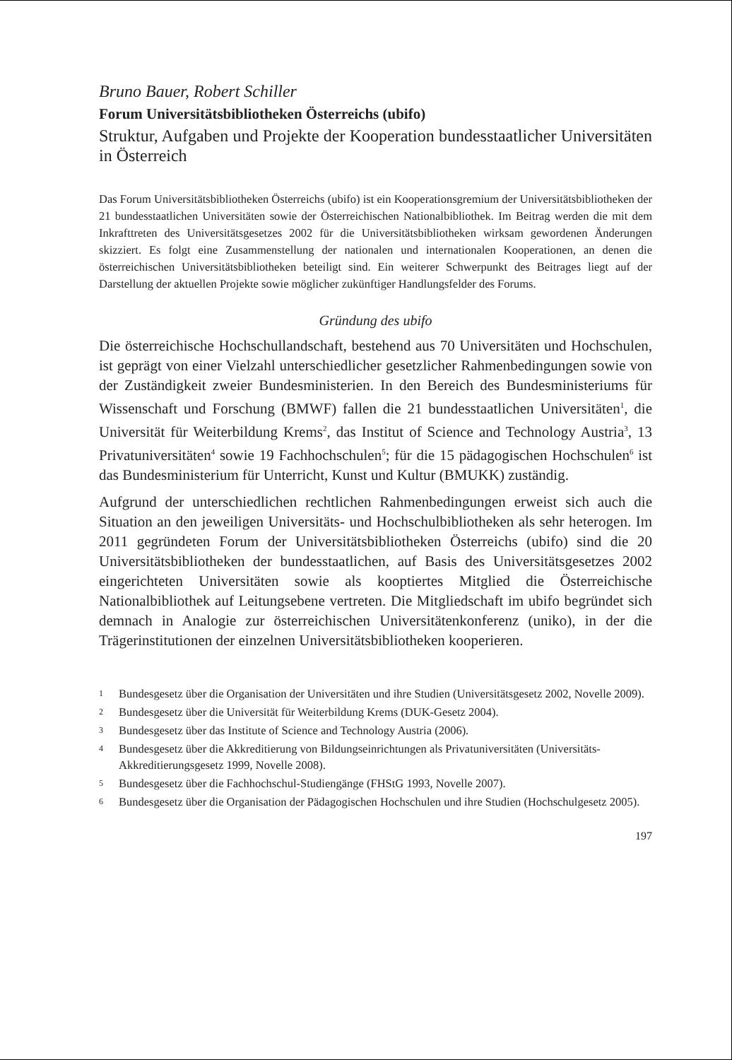Bruno Bauer, Robert Schiller
Forum Universitätsbibliotheken Österreichs (ubifo)
Struktur, Aufgaben und Projekte der Kooperation bundesstaatlicher Universitäten in Österreich
Das Forum Universitätsbibliotheken Österreichs (ubifo) ist ein Kooperationsgremium der Universitätsbibliotheken der 21 bundesstaatlichen Universitäten sowie der Österreichischen Nationalbibliothek. Im Beitrag werden die mit dem Inkrafttreten des Universitätsgesetzes 2002 für die Universitätsbibliotheken wirksam gewordenen Änderungen skizziert. Es folgt eine Zusammenstellung der nationalen und internationalen Kooperationen, an denen die österreichischen Universitätsbibliotheken beteiligt sind. Ein weiterer Schwerpunkt des Beitrages liegt auf der Darstellung der aktuellen Projekte sowie möglicher zukünftiger Handlungsfelder des Forums.
Gründung des ubifo
Die österreichische Hochschullandschaft, bestehend aus 70 Universitäten und Hochschulen, ist geprägt von einer Vielzahl unterschiedlicher gesetzlicher Rahmenbedingungen sowie von der Zuständigkeit zweier Bundesministerien. In den Bereich des Bundesministeriums für Wissenschaft und Forschung (BMWF) fallen die 21 bundesstaatlichen Universitäten<sup>1</sup>, die Universität für Weiterbildung Krems<sup>2</sup>, das Institut of Science and Technology Austria<sup>3</sup>, 13 Privatuniversitäten<sup>4</sup> sowie 19 Fachhochschulen<sup>5</sup>; für die 15 pädagogischen Hochschulen<sup>6</sup> ist das Bundesministerium für Unterricht, Kunst und Kultur (BMUKK) zuständig.
Aufgrund der unterschiedlichen rechtlichen Rahmenbedingungen erweist sich auch die Situation an den jeweiligen Universitäts- und Hochschulbibliotheken als sehr heterogen. Im 2011 gegründeten Forum der Universitätsbibliotheken Österreichs (ubifo) sind die 20 Universitätsbibliotheken der bundesstaatlichen, auf Basis des Universitätsgesetzes 2002 eingerichteten Universitäten sowie als kooptiertes Mitglied die Österreichische Nationalbibliothek auf Leitungsebene vertreten. Die Mitgliedschaft im ubifo begründet sich demnach in Analogie zur österreichischen Universitätenkonferenz (uniko), in der die Trägerinstitutionen der einzelnen Universitätsbibliotheken kooperieren.
1 Bundesgesetz über die Organisation der Universitäten und ihre Studien (Universitätsgesetz 2002, Novelle 2009).
2 Bundesgesetz über die Universität für Weiterbildung Krems (DUK-Gesetz 2004).
3 Bundesgesetz über das Institute of Science and Technology Austria (2006).
4 Bundesgesetz über die Akkreditierung von Bildungseinrichtungen als Privatuniversitäten (Universitäts-Akkreditierungsgesetz 1999, Novelle 2008).
5 Bundesgesetz über die Fachhochschul-Studiengänge (FHStG 1993, Novelle 2007).
6 Bundesgesetz über die Organisation der Pädagogischen Hochschulen und ihre Studien (Hochschulgesetz 2005).
197